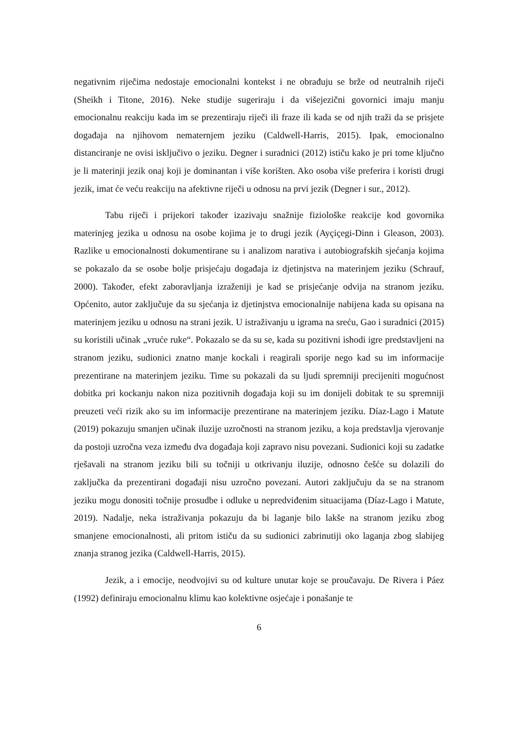negativnim riječima nedostaje emocionalni kontekst i ne obrađuju se brže od neutralnih riječi (Sheikh i Titone, 2016). Neke studije sugeriraju i da višejezični govornici imaju manju emocionalnu reakciju kada im se prezentiraju riječi ili fraze ili kada se od njih traži da se prisjete događaja na njihovom nematernjem jeziku (Caldwell-Harris, 2015). Ipak, emocionalno distanciranje ne ovisi isključivo o jeziku. Degner i suradnici (2012) ističu kako je pri tome ključno je li materinji jezik onaj koji je dominantan i više korišten. Ako osoba više preferira i koristi drugi jezik, imat će veću reakciju na afektivne riječi u odnosu na prvi jezik (Degner i sur., 2012).
Tabu riječi i prijekori također izazivaju snažnije fiziološke reakcije kod govornika materinjeg jezika u odnosu na osobe kojima je to drugi jezik (Ayçiçegi-Dinn i Gleason, 2003). Razlike u emocionalnosti dokumentirane su i analizom narativa i autobiografskih sjećanja kojima se pokazalo da se osobe bolje prisjećaju događaja iz djetinjstva na materinjem jeziku (Schrauf, 2000). Također, efekt zaboravljanja izraženiji je kad se prisjećanje odvija na stranom jeziku. Općenito, autor zaključuje da su sjećanja iz djetinjstva emocionalnije nabijena kada su opisana na materinjem jeziku u odnosu na strani jezik. U istraživanju u igrama na sreću, Gao i suradnici (2015) su koristili učinak „vruće ruke“. Pokazalo se da su se, kada su pozitivni ishodi igre predstavljeni na stranom jeziku, sudionici znatno manje kockali i reagirali sporije nego kad su im informacije prezentirane na materinjem jeziku. Time su pokazali da su ljudi spremniji precijeniti mogućnost dobitka pri kockanju nakon niza pozitivnih događaja koji su im donijeli dobitak te su spremniji preuzeti veći rizik ako su im informacije prezentirane na materinjem jeziku. Díaz-Lago i Matute (2019) pokazuju smanjen učinak iluzije uzročnosti na stranom jeziku, a koja predstavlja vjerovanje da postoji uzročna veza između dva događaja koji zapravo nisu povezani. Sudionici koji su zadatke rješavali na stranom jeziku bili su točniji u otkrivanju iluzije, odnosno češće su dolazili do zaključka da prezentirani događaji nisu uzročno povezani. Autori zaključuju da se na stranom jeziku mogu donositi točnije prosudbe i odluke u nepredviđenim situacijama (Díaz-Lago i Matute, 2019). Nadalje, neka istraživanja pokazuju da bi laganje bilo lakše na stranom jeziku zbog smanjene emocionalnosti, ali pritom ističu da su sudionici zabrinutiji oko laganja zbog slabijeg znanja stranog jezika (Caldwell-Harris, 2015).
Jezik, a i emocije, neodvojivi su od kulture unutar koje se proučavaju. De Rivera i Páez (1992) definiraju emocionalnu klimu kao kolektivne osjećaje i ponašanje te
6